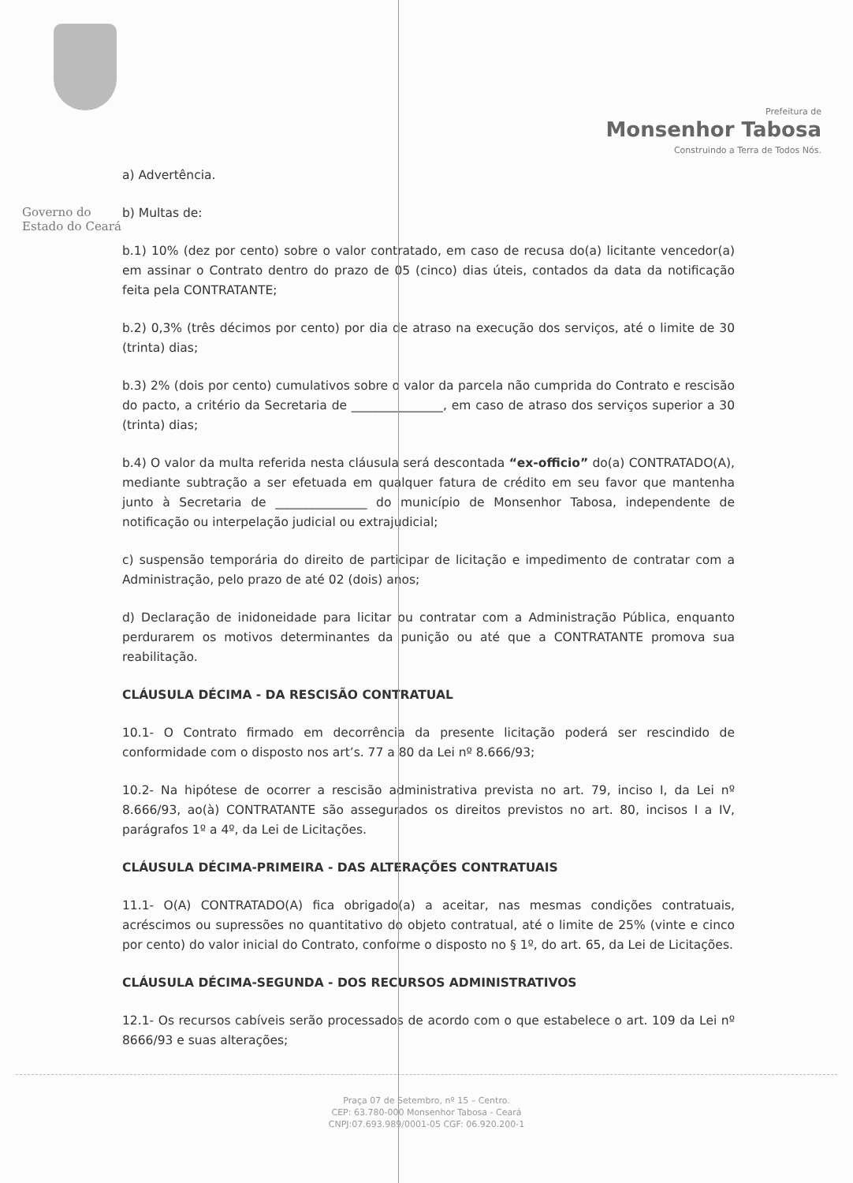Governo do
Estado do Ceará
Prefeitura de
Monsenhor Tabosa
Construindo a Terra de Todos Nós.
a) Advertência.
b) Multas de:
b.1) 10% (dez por cento) sobre o valor contratado, em caso de recusa do(a) licitante vencedor(a) em assinar o Contrato dentro do prazo de 05 (cinco) dias úteis, contados da data da notificação feita pela CONTRATANTE;
b.2) 0,3% (três décimos por cento) por dia de atraso na execução dos serviços, até o limite de 30 (trinta) dias;
b.3) 2% (dois por cento) cumulativos sobre o valor da parcela não cumprida do Contrato e rescisão do pacto, a critério da Secretaria de _______________, em caso de atraso dos serviços superior a 30 (trinta) dias;
b.4) O valor da multa referida nesta cláusula será descontada “ex-officio” do(a) CONTRATADO(A), mediante subtração a ser efetuada em qualquer fatura de crédito em seu favor que mantenha junto à Secretaria de _______________ do município de Monsenhor Tabosa, independente de notificação ou interpelação judicial ou extrajudicial;
c) suspensão temporária do direito de participar de licitação e impedimento de contratar com a Administração, pelo prazo de até 02 (dois) anos;
d) Declaração de inidoneidade para licitar ou contratar com a Administração Pública, enquanto perdurarem os motivos determinantes da punição ou até que a CONTRATANTE promova sua reabilitação.
CLÁUSULA DÉCIMA - DA RESCISÃO CONTRATUAL
10.1- O Contrato firmado em decorrência da presente licitação poderá ser rescindido de conformidade com o disposto nos art’s. 77 a 80 da Lei nº 8.666/93;
10.2- Na hipótese de ocorrer a rescisão administrativa prevista no art. 79, inciso I, da Lei nº 8.666/93, ao(à) CONTRATANTE são assegurados os direitos previstos no art. 80, incisos I a IV, parágrafos 1º a 4º, da Lei de Licitações.
CLÁUSULA DÉCIMA-PRIMEIRA - DAS ALTERAÇÕES CONTRATUAIS
11.1- O(A) CONTRATADO(A) fica obrigado(a) a aceitar, nas mesmas condições contratuais, acréscimos ou supressões no quantitativo do objeto contratual, até o limite de 25% (vinte e cinco por cento) do valor inicial do Contrato, conforme o disposto no § 1º, do art. 65, da Lei de Licitações.
CLÁUSULA DÉCIMA-SEGUNDA - DOS RECURSOS ADMINISTRATIVOS
12.1- Os recursos cabíveis serão processados de acordo com o que estabelece o art. 109 da Lei nº 8666/93 e suas alterações;
Praça 07 de Setembro, nº 15 – Centro.
CEP: 63.780-000 Monsenhor Tabosa - Ceará
CNPJ:07.693.989/0001-05 CGF: 06.920.200-1